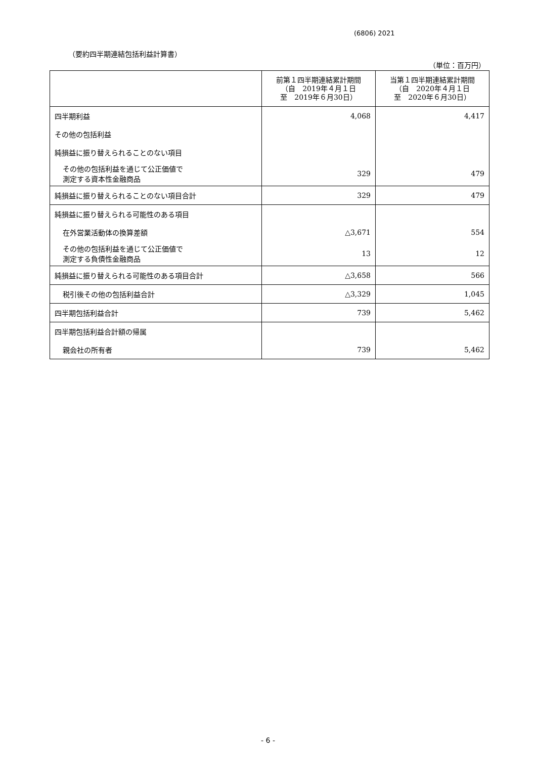(6806) 2021
（要約四半期連結包括利益計算書）
（単位：百万円）
| | 前第１四半期連結累計期間 （自 2019年４月１日 至 2019年６月30日） | 当第１四半期連結累計期間 （自 2020年４月１日 至 2020年６月30日） |
| --- | --- | --- |
| 四半期利益 | 4,068 | 4,417 |
| その他の包括利益 | | |
| 純損益に振り替えられることのない項目 | | |
| その他の包括利益を通じて公正価値で 測定する資本性金融商品 | 329 | 479 |
| 純損益に振り替えられることのない項目合計 | 329 | 479 |
| 純損益に振り替えられる可能性のある項目 | | |
| 在外営業活動体の換算差額 | △3,671 | 554 |
| その他の包括利益を通じて公正価値で 測定する負債性金融商品 | 13 | 12 |
| 純損益に振り替えられる可能性のある項目合計 | △3,658 | 566 |
| 税引後その他の包括利益合計 | △3,329 | 1,045 |
| 四半期包括利益合計 | 739 | 5,462 |
| 四半期包括利益合計額の帰属 | | |
| 親会社の所有者 | 739 | 5,462 |
- 6 -